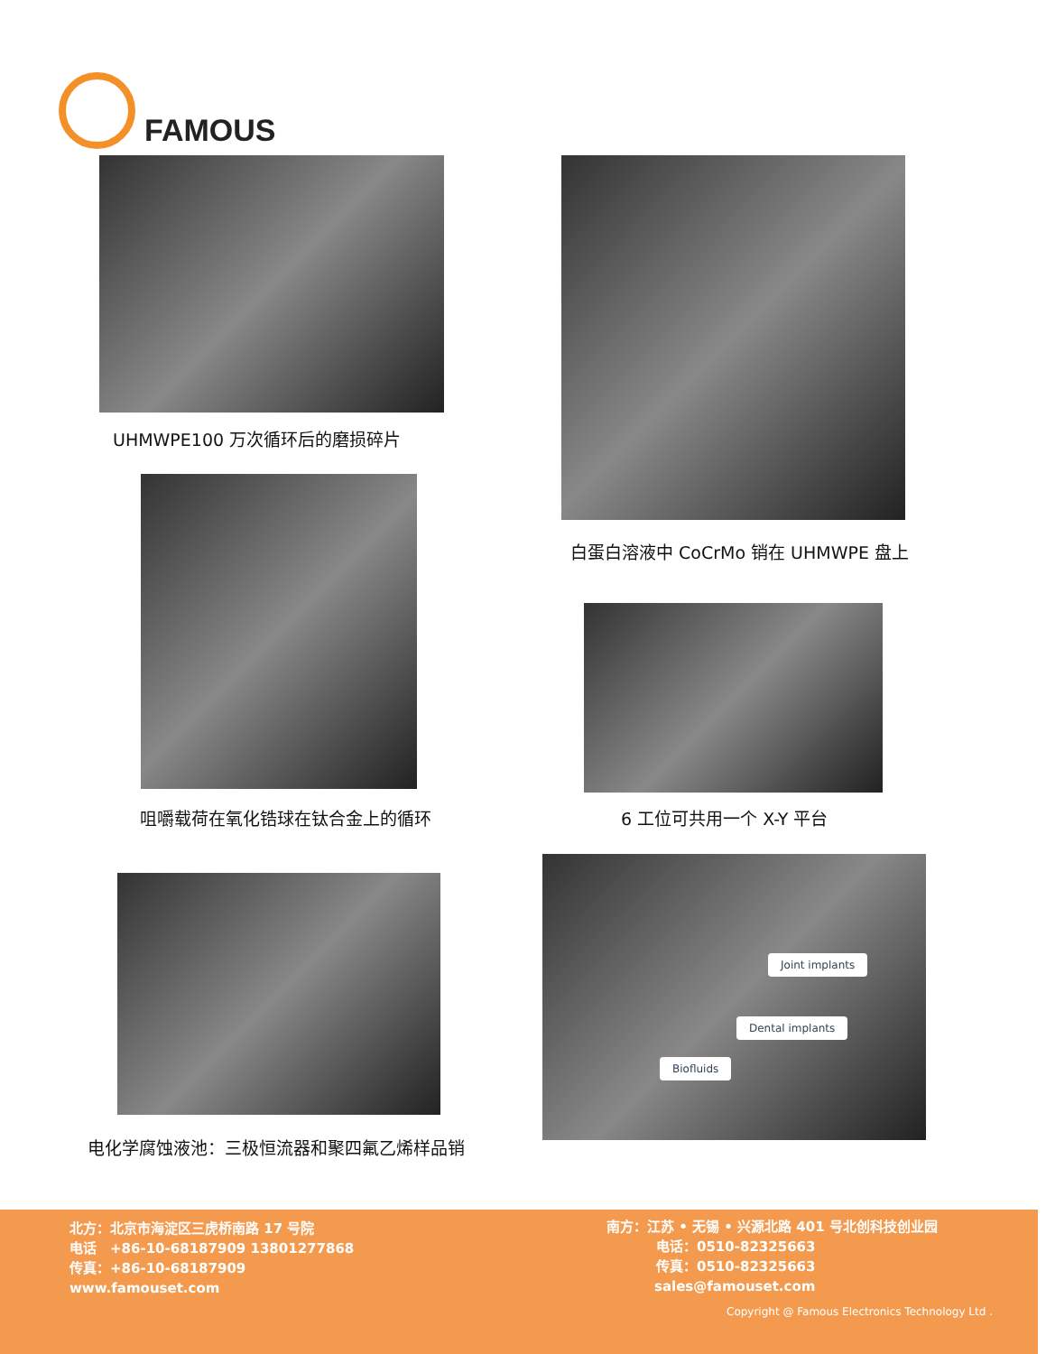FAMOUS
UHMWPE100 万次循环后的磨损碎片
白蛋白溶液中 CoCrMo 销在 UHMWPE 盘上
咀嚼载荷在氧化锆球在钛合金上的循环 6 工位可共用一个 X-Y 平台
电化学腐蚀液池：三极恒流器和聚四氟乙烯样品销
Joint implants
Dental implants
Biofluids
北方：北京市海淀区三虎桥南路 17 号院
电话　+86-10-68187909 13801277868
传真：+86-10-68187909
www.famouset.com
南方：江苏 • 无锡 • 兴源北路 401 号北创科技创业园
电话：0510-82325663
传真：0510-82325663
sales@famouset.com
Copyright @ Famous Electronics Technology Ltd .